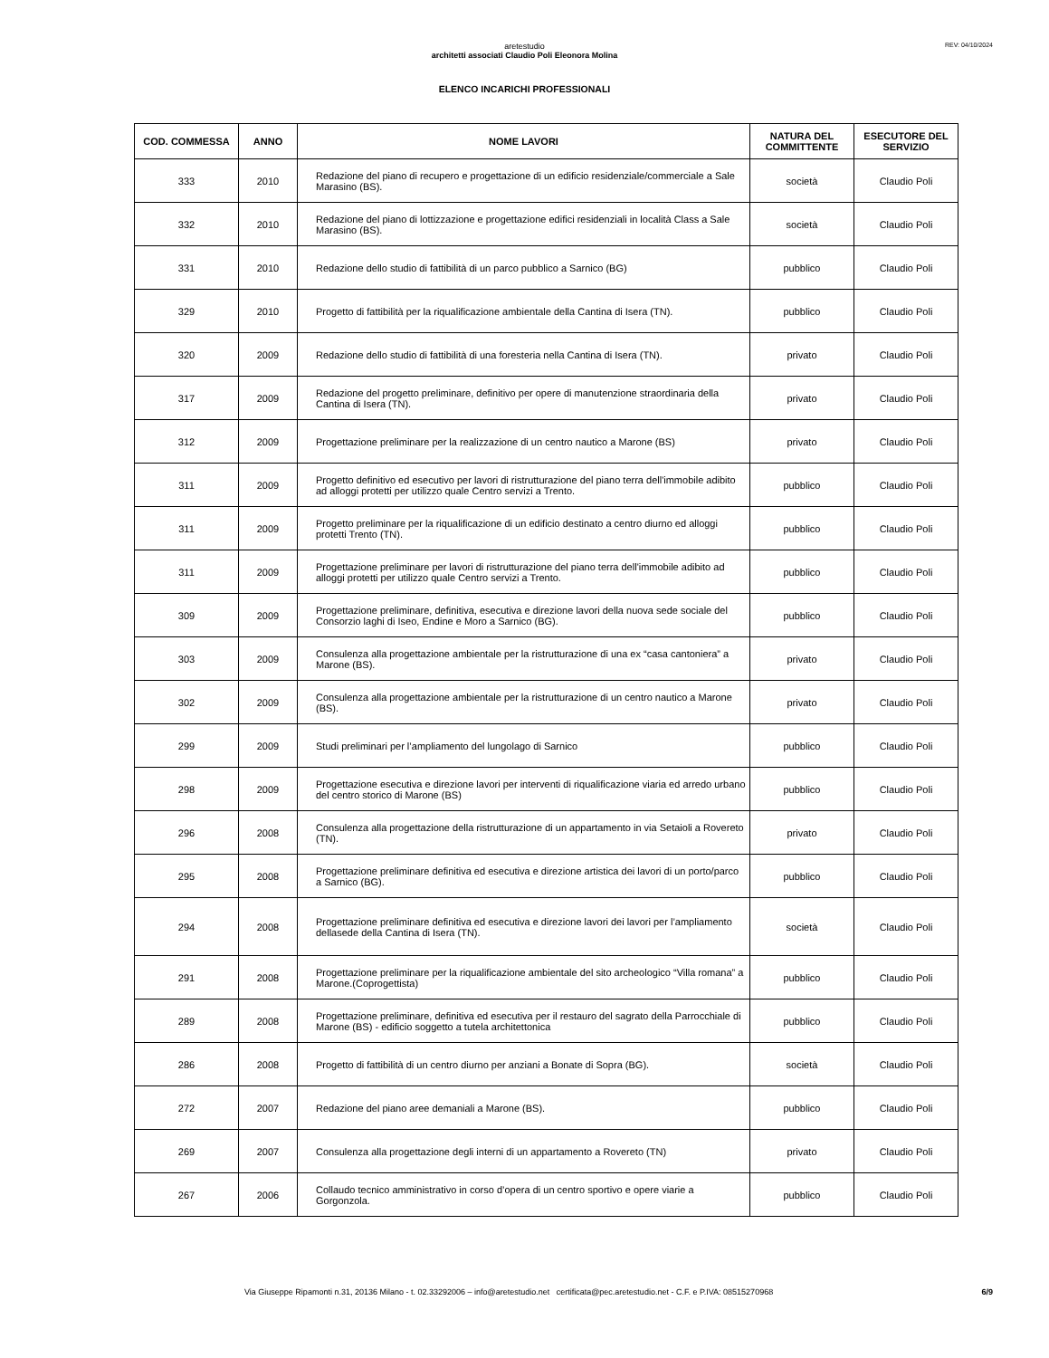REV: 04/10/2024
aretestudio
architetti associati Claudio Poli Eleonora Molina
ELENCO INCARICHI PROFESSIONALI
| COD. COMMESSA | ANNO | NOME LAVORI | NATURA DEL COMMITTENTE | ESECUTORE DEL SERVIZIO |
| --- | --- | --- | --- | --- |
| 333 | 2010 | Redazione del piano di recupero e progettazione di un edificio residenziale/commerciale a Sale Marasino (BS). | società | Claudio Poli |
| 332 | 2010 | Redazione del piano di lottizzazione e progettazione edifici residenziali in località Class a Sale Marasino (BS). | società | Claudio Poli |
| 331 | 2010 | Redazione dello studio di fattibilità di un parco pubblico a Sarnico (BG) | pubblico | Claudio Poli |
| 329 | 2010 | Progetto di fattibilità per la riqualificazione ambientale della Cantina di Isera (TN). | pubblico | Claudio Poli |
| 320 | 2009 | Redazione dello studio di fattibilità di una foresteria nella Cantina di Isera (TN). | privato | Claudio Poli |
| 317 | 2009 | Redazione del progetto preliminare, definitivo per opere di manutenzione straordinaria della Cantina di Isera (TN). | privato | Claudio Poli |
| 312 | 2009 | Progettazione preliminare per la realizzazione di un centro nautico a Marone (BS) | privato | Claudio Poli |
| 311 | 2009 | Progetto definitivo ed esecutivo per lavori di ristrutturazione del piano terra dell'immobile adibito ad alloggi protetti per utilizzo quale Centro servizi a Trento. | pubblico | Claudio Poli |
| 311 | 2009 | Progetto preliminare per la riqualificazione di un edificio destinato a centro diurno ed alloggi protetti Trento (TN). | pubblico | Claudio Poli |
| 311 | 2009 | Progettazione preliminare per lavori di ristrutturazione del piano terra dell'immobile adibito ad alloggi protetti per utilizzo quale Centro servizi a Trento. | pubblico | Claudio Poli |
| 309 | 2009 | Progettazione preliminare, definitiva, esecutiva e direzione lavori della nuova sede sociale del Consorzio laghi di Iseo, Endine e Moro a Sarnico (BG). | pubblico | Claudio Poli |
| 303 | 2009 | Consulenza alla progettazione ambientale per la ristrutturazione di una ex “casa cantoniera” a Marone (BS). | privato | Claudio Poli |
| 302 | 2009 | Consulenza alla progettazione ambientale per la ristrutturazione di un centro nautico a Marone (BS). | privato | Claudio Poli |
| 299 | 2009 | Studi preliminari per l’ampliamento del lungolago di Sarnico | pubblico | Claudio Poli |
| 298 | 2009 | Progettazione esecutiva e direzione lavori per interventi di riqualificazione viaria ed arredo urbano del centro storico di Marone (BS) | pubblico | Claudio Poli |
| 296 | 2008 | Consulenza alla progettazione della ristrutturazione di un appartamento in via Setaioli a Rovereto (TN). | privato | Claudio Poli |
| 295 | 2008 | Progettazione preliminare definitiva ed esecutiva e direzione artistica dei lavori di un porto/parco a Sarnico (BG). | pubblico | Claudio Poli |
| 294 | 2008 | Progettazione preliminare definitiva ed esecutiva e direzione lavori dei lavori per l’ampliamento dellasede della Cantina di Isera (TN). | società | Claudio Poli |
| 291 | 2008 | Progettazione preliminare per la riqualificazione ambientale del sito archeologico “Villa romana” a Marone.(Coprogettista) | pubblico | Claudio Poli |
| 289 | 2008 | Progettazione preliminare, definitiva ed esecutiva per il restauro del sagrato della Parrocchiale di Marone (BS) - edificio soggetto a tutela architettonica | pubblico | Claudio Poli |
| 286 | 2008 | Progetto di fattibilità di un centro diurno per anziani a Bonate di Sopra (BG). | società | Claudio Poli |
| 272 | 2007 | Redazione del piano aree demaniali a Marone (BS). | pubblico | Claudio Poli |
| 269 | 2007 | Consulenza alla progettazione degli interni di un appartamento a Rovereto (TN) | privato | Claudio Poli |
| 267 | 2006 | Collaudo tecnico amministrativo in corso d’opera di un centro sportivo e opere viarie a Gorgonzola. | pubblico | Claudio Poli |
Via Giuseppe Ripamonti n.31, 20136 Milano - t. 02.33292006 – info@aretestudio.net certificata@pec.aretestudio.net - C.F. e P.IVA: 08515270968 6/9